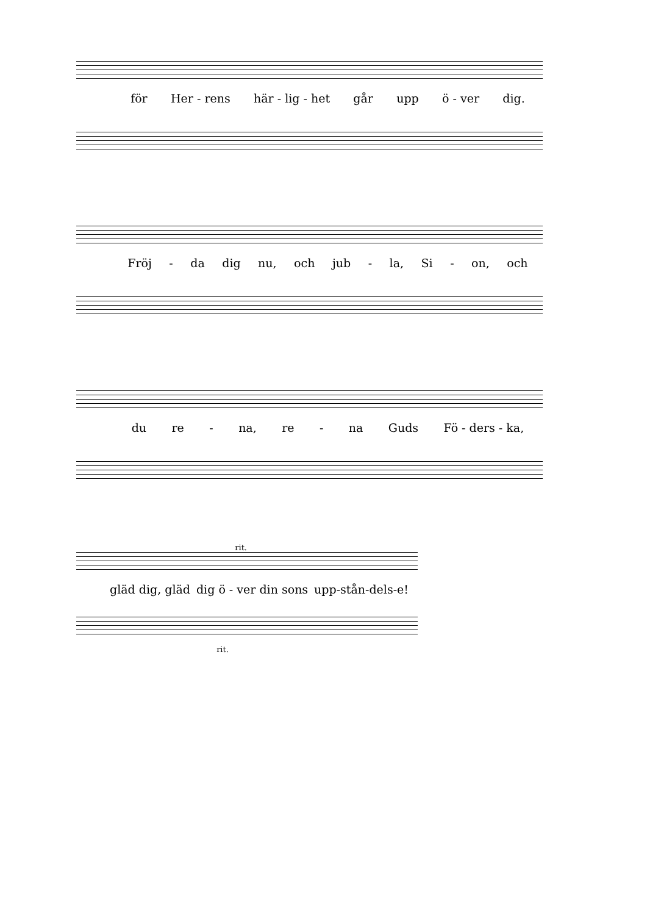för Her - rens här - lig - het går upp ö - ver dig.
Fröj - da dig nu, och jub - la, Si - on, och
du re - na, re - na Guds Fö - ders - ka,
rit.
gläd dig, gläd dig ö - ver din sons upp-stån-dels-e!
rit.